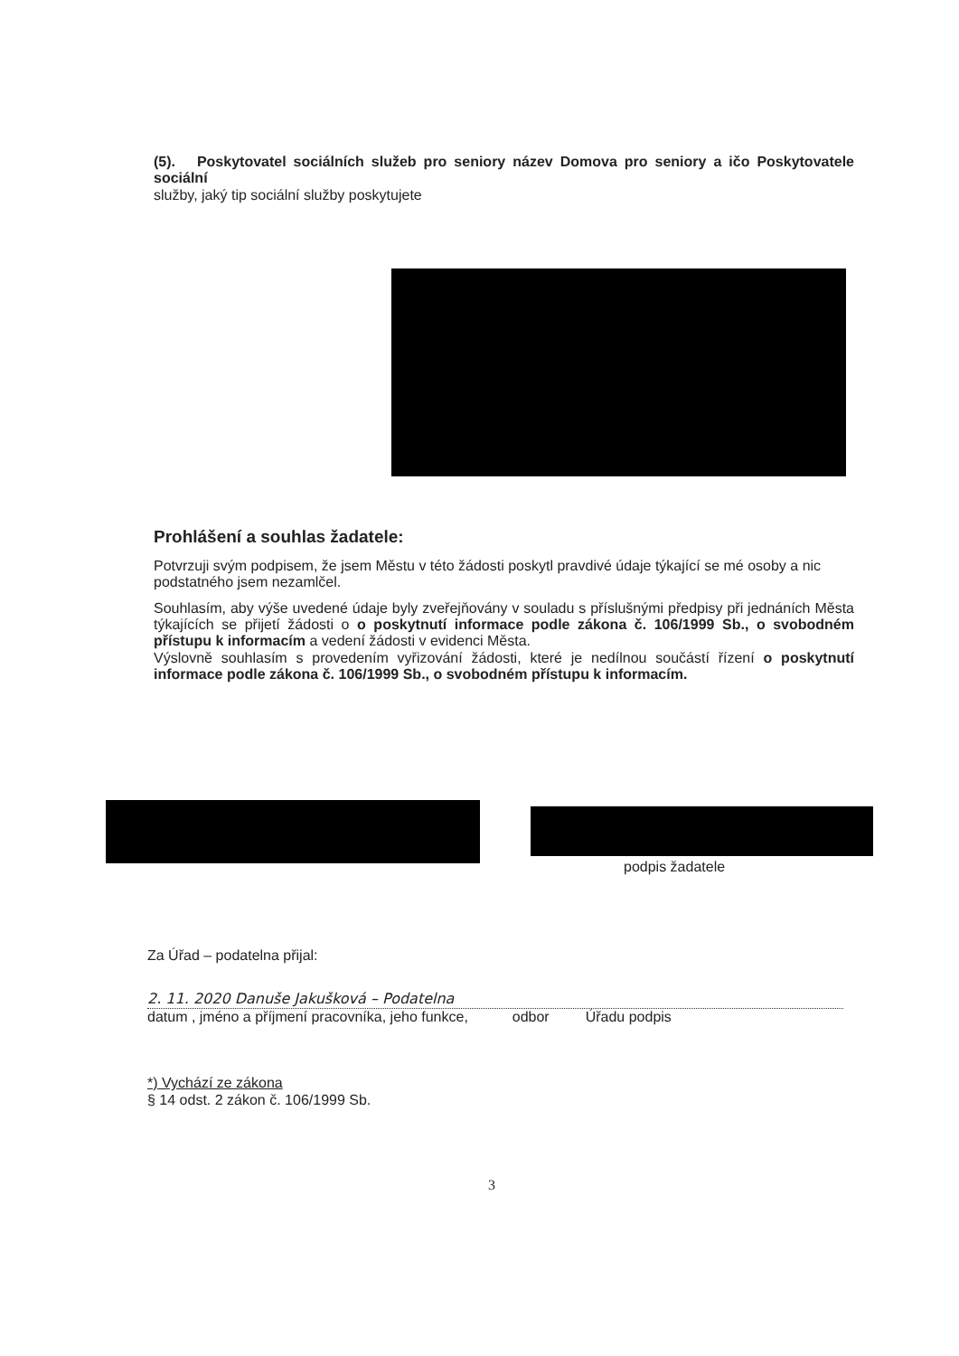(5). Poskytovatel sociálních služeb pro seniory název Domova pro seniory a ičo Poskytovatele sociální
služby, jaký tip sociální služby poskytujete
Prohlášení a souhlas žadatele:
Potvrzuji svým podpisem, že jsem Městu v této žádosti poskytl pravdivé údaje týkající se mé osoby a nic podstatného jsem nezamlčel.
Souhlasím, aby výše uvedené údaje byly zveřejňovány v souladu s příslušnými předpisy při jednáních Města týkajících se přijetí žádosti o o poskytnutí informace podle zákona č. 106/1999 Sb., o svobodném přístupu k informacím a vedení žádosti v evidenci Města.
Výslovně souhlasím s provedením vyřizování žádosti, které je nedílnou součástí řízení o poskytnutí informace podle zákona č. 106/1999 Sb., o svobodném přístupu k informacím.
podpis žadatele
Za Úřad – podatelna přijal:
2. 11. 2020 Danuše Jakušková – Podatelna
datum , jméno a příjmení pracovníka, jeho funkce, odbor Úřadu podpis
*) Vychází ze zákona
§ 14 odst. 2 zákon č. 106/1999 Sb.
3